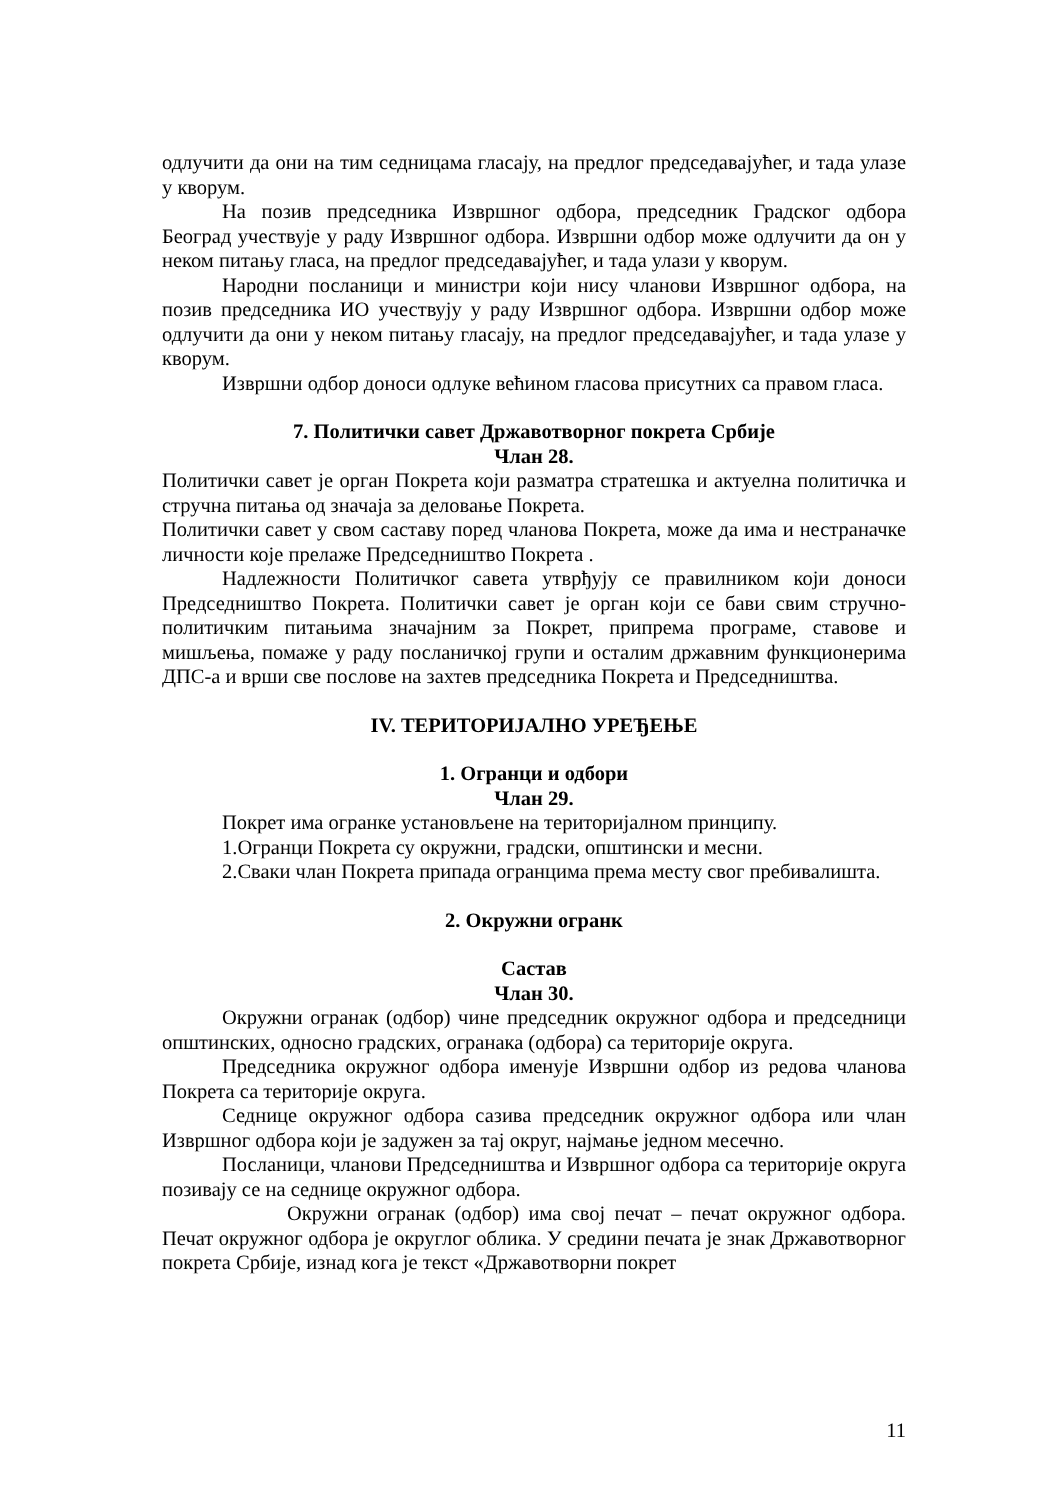одлучити да они на тим седницама гласају, на предлог председавајућег, и тада улазе у кворум.
На позив председника Извршног одбора, председник Градског одбора Београд учествује у раду Извршног одбора. Извршни одбор може одлучити да он у неком питању гласа, на предлог председавајућег, и тада улази у кворум.
Народни посланици и министри који нису чланови Извршног одбора, на позив председника ИО учествују у раду Извршног одбора. Извршни одбор може одлучити да они у неком питању гласају, на предлог председавајућег, и тада улазе у кворум.
Извршни одбор доноси одлуке већином гласова присутних са правом гласа.
7. Политички савет Државотворног покрета Србије
Члан 28.
Политички савет је орган Покрета који разматра стратешка и актуелна политичка и стручна питања од значаја за деловање Покрета.
Политички савет у свом саставу поред чланова Покрета, може да има и нестраначке личности које прелаже Председништво Покрета .
Надлежности Политичког савета утврђују се правилником који доноси Председништво Покрета. Политички савет је орган који се бави свим стручно-политичким питањима значајним за Покрет, припрема програме, ставове и мишљења, помаже у раду посланичкој групи и осталим државним функционерима ДПС-а и врши све послове на захтев председника Покрета и Председништва.
IV. ТЕРИТОРИЈАЛНО УРЕЂЕЊЕ
1. Огранци и одбори
Члан 29.
Покрет има огранке установљене на територијалном принципу.
1.Огранци Покрета су окружни, градски, општински и месни.
2.Сваки члан Покрета припада огранцима према месту свог пребивалишта.
2. Окружни огранк
Састав
Члан 30.
Окружни огранак (одбор) чине председник окружног одбора и председници општинских, односно градских, огранака (одбора) са територије округа.
Председника окружног одбора именује Извршни одбор из редова чланова Покрета са територије округа.
Седнице окружног одбора сазива председник окружног одбора или члан Извршног одбора који је задужен за тај округ, најмање једном месечно.
Посланици, чланови Председништва и Извршног одбора са територије округа позивају се на седнице окружног одбора.
Окружни огранак (одбор) има свој печат – печат окружног одбора. Печат окружног одбора је округлог облика. У средини печата је знак Државотворног покрета Србије, изнад кога је текст «Државотворни покрет
11